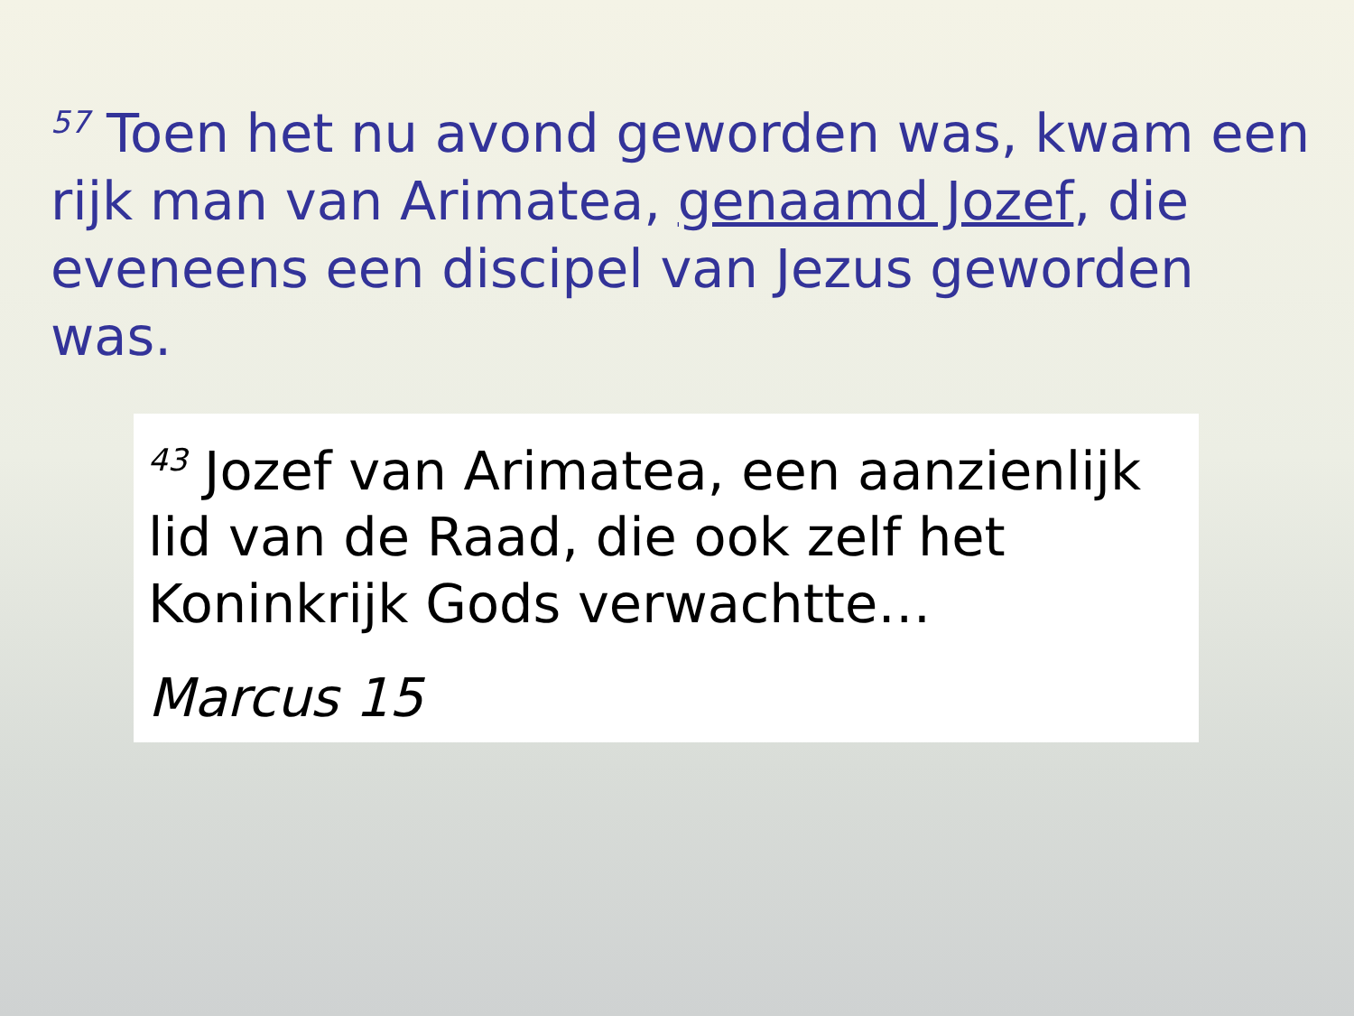<sup>57</sup> Toen het nu avond geworden was, kwam een rijk man van Arimatea, genaamd Jozef, die eveneens een discipel van Jezus geworden was.
<sup>43</sup> Jozef van Arimatea, een aanzienlijk lid van de Raad, die ook zelf het Koninkrijk Gods verwachtte…
Marcus 15